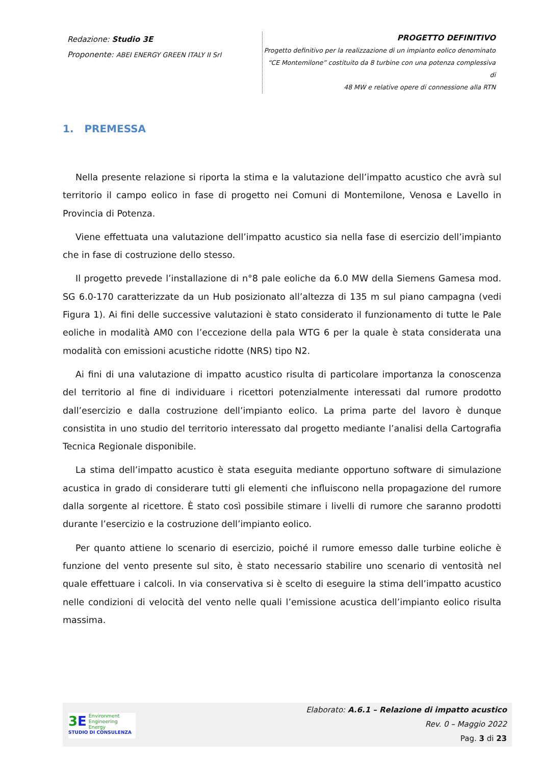Redazione: Studio 3E
Proponente: ABEI ENERGY GREEN ITALY II Srl
PROGETTO DEFINITIVO
Progetto definitivo per la realizzazione di un impianto eolico denominato
“CE Montemilone” costituito da 8 turbine con una potenza complessiva di
48 MW e relative opere di connessione alla RTN
1. PREMESSA
Nella presente relazione si riporta la stima e la valutazione dell’impatto acustico che avrà sul territorio il campo eolico in fase di progetto nei Comuni di Montemilone, Venosa e Lavello in Provincia di Potenza.
Viene effettuata una valutazione dell’impatto acustico sia nella fase di esercizio dell’impianto che in fase di costruzione dello stesso.
Il progetto prevede l’installazione di n°8 pale eoliche da 6.0 MW della Siemens Gamesa mod. SG 6.0-170 caratterizzate da un Hub posizionato all’altezza di 135 m sul piano campagna (vedi Figura 1). Ai fini delle successive valutazioni è stato considerato il funzionamento di tutte le Pale eoliche in modalità AM0 con l’eccezione della pala WTG 6 per la quale è stata considerata una modalità con emissioni acustiche ridotte (NRS) tipo N2.
Ai fini di una valutazione di impatto acustico risulta di particolare importanza la conoscenza del territorio al fine di individuare i ricettori potenzialmente interessati dal rumore prodotto dall’esercizio e dalla costruzione dell’impianto eolico. La prima parte del lavoro è dunque consistita in uno studio del territorio interessato dal progetto mediante l’analisi della Cartografia Tecnica Regionale disponibile.
La stima dell’impatto acustico è stata eseguita mediante opportuno software di simulazione acustica in grado di considerare tutti gli elementi che influiscono nella propagazione del rumore dalla sorgente al ricettore. È stato così possibile stimare i livelli di rumore che saranno prodotti durante l’esercizio e la costruzione dell’impianto eolico.
Per quanto attiene lo scenario di esercizio, poiché il rumore emesso dalle turbine eoliche è funzione del vento presente sul sito, è stato necessario stabilire uno scenario di ventosità nel quale effettuare i calcoli. In via conservativa si è scelto di eseguire la stima dell’impatto acustico nelle condizioni di velocità del vento nelle quali l’emissione acustica dell’impianto eolico risulta massima.
3 E Environment
Engineering
Energy
STUDIO DI CONSULENZA
Elaborato: A.6.1 – Relazione di impatto acustico
Rev. 0 – Maggio 2022
Pag. 3 di 23